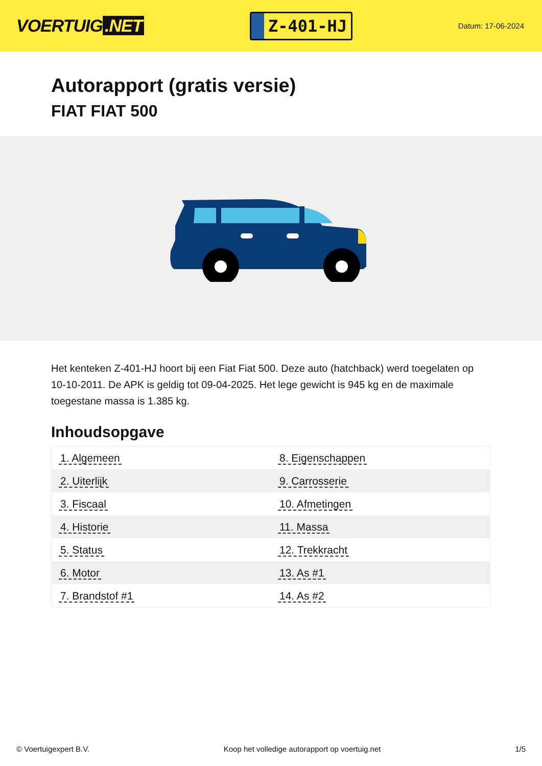VOERTUIG.NET
Z-401-HJ
Datum: 17-06-2024
Autorapport (gratis versie)
FIAT FIAT 500
Het kenteken Z-401-HJ hoort bij een Fiat Fiat 500. Deze auto (hatchback) werd toegelaten op 10-10-2011. De APK is geldig tot 09-04-2025. Het lege gewicht is 945 kg en de maximale toegestane massa is 1.385 kg.
Inhoudsopgave
| 1. Algemeen | 8. Eigenschappen |
| 2. Uiterlijk | 9. Carrosserie |
| 3. Fiscaal | 10. Afmetingen |
| 4. Historie | 11. Massa |
| 5. Status | 12. Trekkracht |
| 6. Motor | 13. As #1 |
| 7. Brandstof #1 | 14. As #2 |
© Voertuigexpert B.V. Koop het volledige autorapport op voertuig.net 1/5